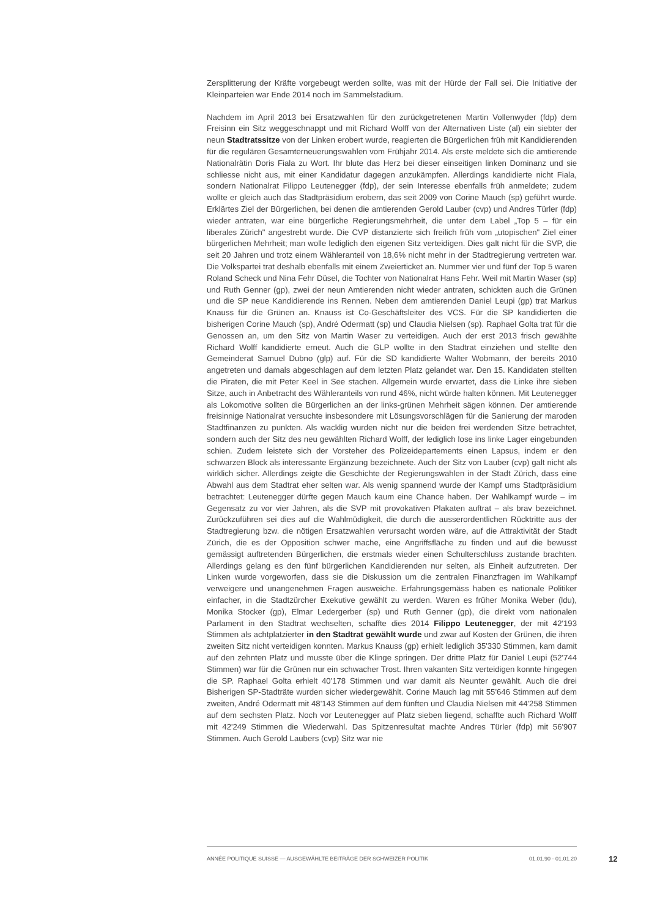Zersplitterung der Kräfte vorgebeugt werden sollte, was mit der Hürde der Fall sei. Die Initiative der Kleinparteien war Ende 2014 noch im Sammelstadium.
Nachdem im April 2013 bei Ersatzwahlen für den zurückgetretenen Martin Vollenwyder (fdp) dem Freisinn ein Sitz weggeschnappt und mit Richard Wolff von der Alternativen Liste (al) ein siebter der neun Stadtratssitze von der Linken erobert wurde, reagierten die Bürgerlichen früh mit Kandidierenden für die regulären Gesamterneuerungswahlen vom Frühjahr 2014. Als erste meldete sich die amtierende Nationalrätin Doris Fiala zu Wort. Ihr blute das Herz bei dieser einseitigen linken Dominanz und sie schliesse nicht aus, mit einer Kandidatur dagegen anzukämpfen. Allerdings kandidierte nicht Fiala, sondern Nationalrat Filippo Leutenegger (fdp), der sein Interesse ebenfalls früh anmeldete; zudem wollte er gleich auch das Stadtpräsidium erobern, das seit 2009 von Corine Mauch (sp) geführt wurde. Erklärtes Ziel der Bürgerlichen, bei denen die amtierenden Gerold Lauber (cvp) und Andres Türler (fdp) wieder antraten, war eine bürgerliche Regierungsmehrheit, die unter dem Label „Top 5 – für ein liberales Zürich" angestrebt wurde. Die CVP distanzierte sich freilich früh vom „utopischen" Ziel einer bürgerlichen Mehrheit; man wolle lediglich den eigenen Sitz verteidigen. Dies galt nicht für die SVP, die seit 20 Jahren und trotz einem Wähleranteil von 18,6% nicht mehr in der Stadtregierung vertreten war. Die Volkspartei trat deshalb ebenfalls mit einem Zweierticket an. Nummer vier und fünf der Top 5 waren Roland Scheck und Nina Fehr Düsel, die Tochter von Nationalrat Hans Fehr. Weil mit Martin Waser (sp) und Ruth Genner (gp), zwei der neun Amtierenden nicht wieder antraten, schickten auch die Grünen und die SP neue Kandidierende ins Rennen. Neben dem amtierenden Daniel Leupi (gp) trat Markus Knauss für die Grünen an. Knauss ist Co-Geschäftsleiter des VCS. Für die SP kandidierten die bisherigen Corine Mauch (sp), André Odermatt (sp) und Claudia Nielsen (sp). Raphael Golta trat für die Genossen an, um den Sitz von Martin Waser zu verteidigen. Auch der erst 2013 frisch gewählte Richard Wolff kandidierte erneut. Auch die GLP wollte in den Stadtrat einziehen und stellte den Gemeinderat Samuel Dubno (glp) auf. Für die SD kandidierte Walter Wobmann, der bereits 2010 angetreten und damals abgeschlagen auf dem letzten Platz gelandet war. Den 15. Kandidaten stellten die Piraten, die mit Peter Keel in See stachen. Allgemein wurde erwartet, dass die Linke ihre sieben Sitze, auch in Anbetracht des Wähleranteils von rund 46%, nicht würde halten können. Mit Leutenegger als Lokomotive sollten die Bürgerlichen an der links-grünen Mehrheit sägen können. Der amtierende freisinnige Nationalrat versuchte insbesondere mit Lösungsvorschlägen für die Sanierung der maroden Stadtfinanzen zu punkten. Als wacklig wurden nicht nur die beiden frei werdenden Sitze betrachtet, sondern auch der Sitz des neu gewählten Richard Wolff, der lediglich lose ins linke Lager eingebunden schien. Zudem leistete sich der Vorsteher des Polizeidepartements einen Lapsus, indem er den schwarzen Block als interessante Ergänzung bezeichnete. Auch der Sitz von Lauber (cvp) galt nicht als wirklich sicher. Allerdings zeigte die Geschichte der Regierungswahlen in der Stadt Zürich, dass eine Abwahl aus dem Stadtrat eher selten war. Als wenig spannend wurde der Kampf ums Stadtpräsidium betrachtet: Leutenegger dürfte gegen Mauch kaum eine Chance haben. Der Wahlkampf wurde – im Gegensatz zu vor vier Jahren, als die SVP mit provokativen Plakaten auftrat – als brav bezeichnet. Zurückzuführen sei dies auf die Wahlmüdigkeit, die durch die ausserordentlichen Rücktritte aus der Stadtregierung bzw. die nötigen Ersatzwahlen verursacht worden wäre, auf die Attraktivität der Stadt Zürich, die es der Opposition schwer mache, eine Angriffsfläche zu finden und auf die bewusst gemässigt auftretenden Bürgerlichen, die erstmals wieder einen Schulterschluss zustande brachten. Allerdings gelang es den fünf bürgerlichen Kandidierenden nur selten, als Einheit aufzutreten. Der Linken wurde vorgeworfen, dass sie die Diskussion um die zentralen Finanzfragen im Wahlkampf verweigere und unangenehmen Fragen ausweiche. Erfahrungsgemäss haben es nationale Politiker einfacher, in die Stadtzürcher Exekutive gewählt zu werden. Waren es früher Monika Weber (ldu), Monika Stocker (gp), Elmar Ledergerber (sp) und Ruth Genner (gp), die direkt vom nationalen Parlament in den Stadtrat wechselten, schaffte dies 2014 Filippo Leutenegger, der mit 42'193 Stimmen als achtplatzierter in den Stadtrat gewählt wurde und zwar auf Kosten der Grünen, die ihren zweiten Sitz nicht verteidigen konnten. Markus Knauss (gp) erhielt lediglich 35'330 Stimmen, kam damit auf den zehnten Platz und musste über die Klinge springen. Der dritte Platz für Daniel Leupi (52'744 Stimmen) war für die Grünen nur ein schwacher Trost. Ihren vakanten Sitz verteidigen konnte hingegen die SP. Raphael Golta erhielt 40'178 Stimmen und war damit als Neunter gewählt. Auch die drei Bisherigen SP-Stadträte wurden sicher wiedergewählt. Corine Mauch lag mit 55'646 Stimmen auf dem zweiten, André Odermatt mit 48'143 Stimmen auf dem fünften und Claudia Nielsen mit 44'258 Stimmen auf dem sechsten Platz. Noch vor Leutenegger auf Platz sieben liegend, schaffte auch Richard Wolff mit 42'249 Stimmen die Wiederwahl. Das Spitzenresultat machte Andres Türler (fdp) mit 56'907 Stimmen. Auch Gerold Laubers (cvp) Sitz war nie
ANNÉE POLITIQUE SUISSE — AUSGEWÄHLTE BEITRÄGE DER SCHWEIZER POLITIK 01.01.90 - 01.01.20
12